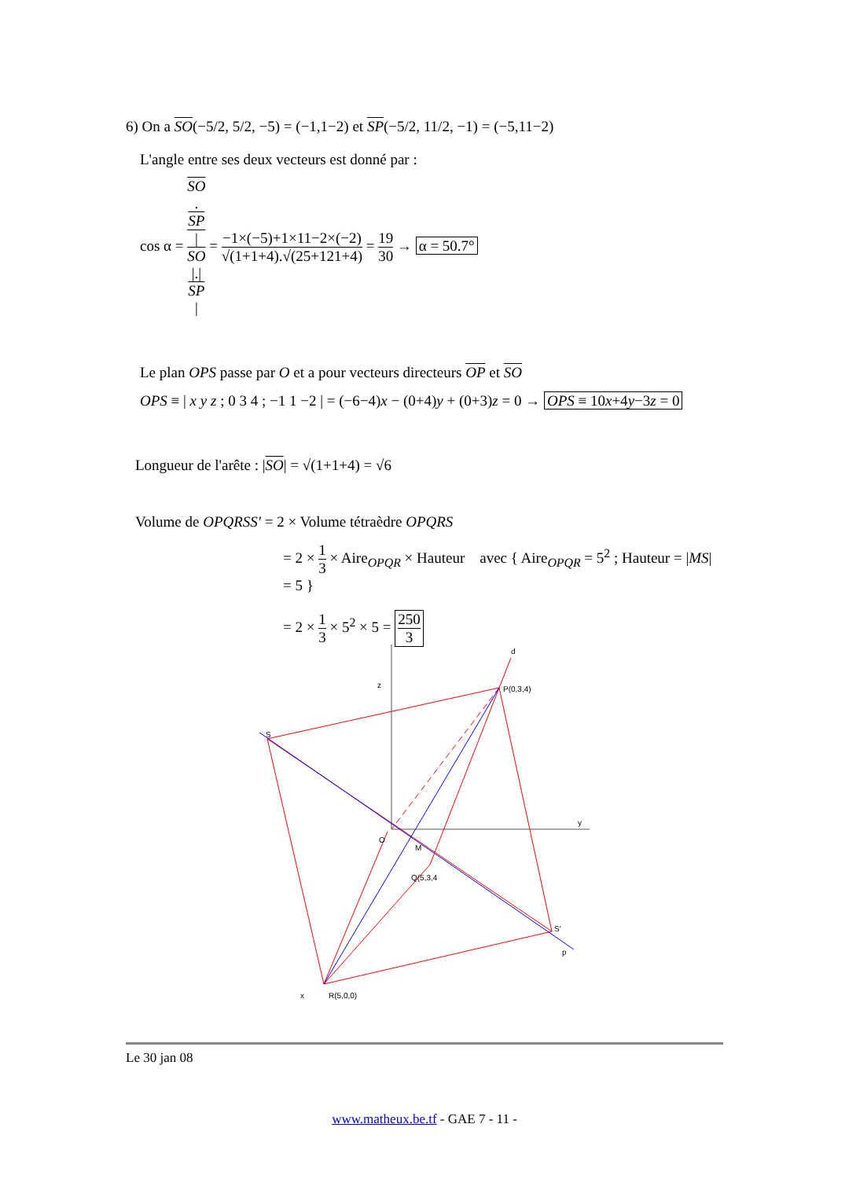6) On a SO(−5/2, 5/2, −5) = (−1,1−2) et SP(−5/2, 11/2, −1) = (−5,11−2)
L'angle entre ses deux vecteurs est donné par :
cos α = SO.
SP |
SO
|.|
SP
| = −1×(−5)+1×11−2×(−2) √(1+1+4).√(25+121+4) = 19 30 → α = 50.7°
Le plan OPS passe par O et a pour vecteurs directeurs OP et SO
OPS ≡ | x y z ; 0 3 4 ; −1 1 −2 | = (−6−4)x − (0+4)y + (0+3)z = 0 → OPS ≡ 10x+4y−3z = 0
Longueur de l'arête : |SO| = √(1+1+4) = √6
Volume de OPQRSS' = 2 × Volume tétraèdre OPQRS
= 2 × 1 3 × Aire<sub>OPQR</sub> × Hauteur avec { Aire<sub>OPQR</sub> = 5<sup>2</sup> ; Hauteur = |MS| = 5 }
= 2 × 1 3 × 5<sup>2</sup> × 5 = 250 3
d
P(0,3,4)
z
S
y
O
M
Q(5,3,4
S'
p
x
R(5,0,0)
Le 30 jan 08
www.matheux.be.tf - GAE 7 - 11 -